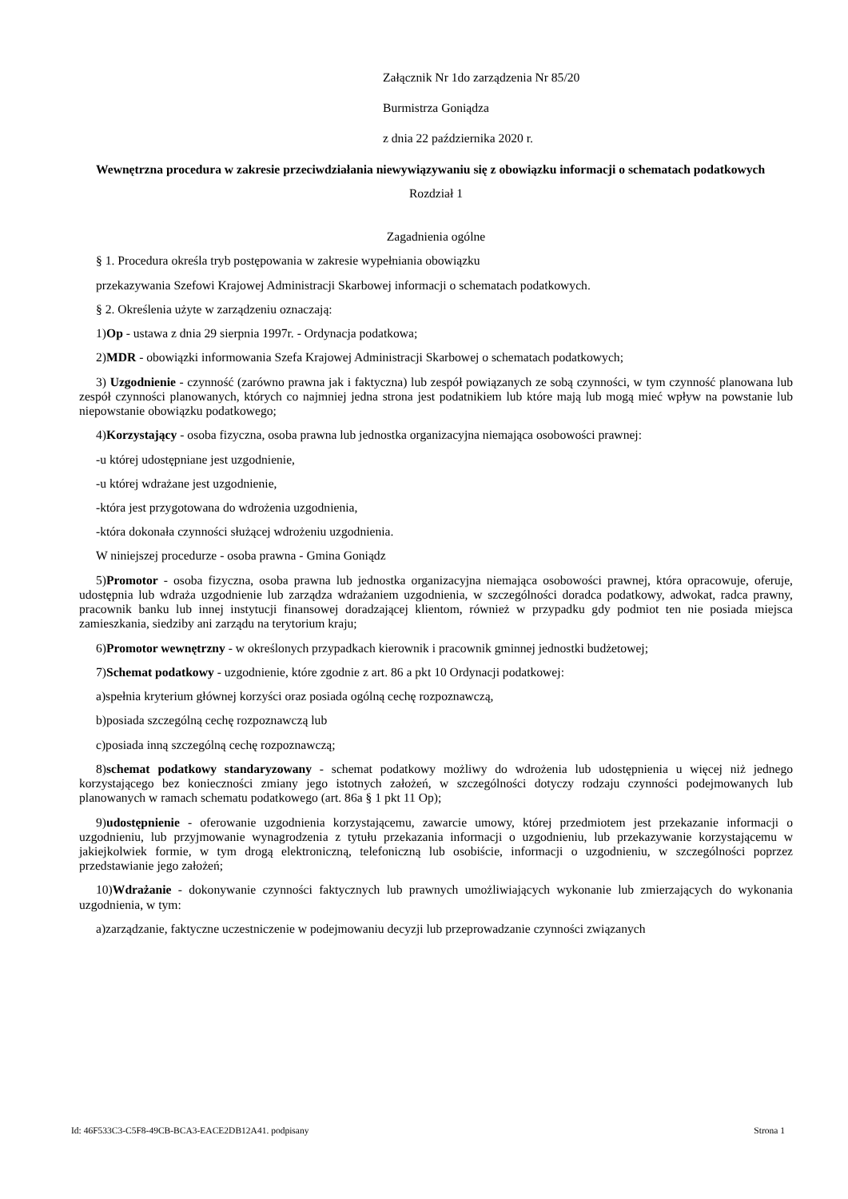Załącznik Nr 1do zarządzenia Nr 85/20
Burmistrza Goniądza
z dnia 22 października 2020 r.
Wewnętrzna procedura w zakresie przeciwdziałania niewywiązywaniu się z obowiązku informacji o schematach podatkowych
Rozdział 1
Zagadnienia ogólne
§ 1. Procedura określa tryb postępowania w zakresie wypełniania obowiązku
przekazywania Szefowi Krajowej Administracji Skarbowej informacji o schematach podatkowych.
§ 2. Określenia użyte w zarządzeniu oznaczają:
1)Op - ustawa z dnia 29 sierpnia 1997r. - Ordynacja podatkowa;
2)MDR - obowiązki informowania Szefa Krajowej Administracji Skarbowej o schematach podatkowych;
3) Uzgodnienie - czynność (zarówno prawna jak i faktyczna) lub zespół powiązanych ze sobą czynności, w tym czynność planowana lub zespół czynności planowanych, których co najmniej jedna strona jest podatnikiem lub które mają lub mogą mieć wpływ na powstanie lub niepowstanie obowiązku podatkowego;
4)Korzystający - osoba fizyczna, osoba prawna lub jednostka organizacyjna niemająca osobowości prawnej:
-u której udostępniane jest uzgodnienie,
-u której wdrażane jest uzgodnienie,
-która jest przygotowana do wdrożenia uzgodnienia,
-która dokonała czynności służącej wdrożeniu uzgodnienia.
W niniejszej procedurze - osoba prawna - Gmina Goniądz
5)Promotor - osoba fizyczna, osoba prawna lub jednostka organizacyjna niemająca osobowości prawnej, która opracowuje, oferuje, udostępnia lub wdraża uzgodnienie lub zarządza wdrażaniem uzgodnienia, w szczególności doradca podatkowy, adwokat, radca prawny, pracownik banku lub innej instytucji finansowej doradzającej klientom, również w przypadku gdy podmiot ten nie posiada miejsca zamieszkania, siedziby ani zarządu na terytorium kraju;
6)Promotor wewnętrzny - w określonych przypadkach kierownik i pracownik gminnej jednostki budżetowej;
7)Schemat podatkowy - uzgodnienie, które zgodnie z art. 86 a pkt 10 Ordynacji podatkowej:
a)spełnia kryterium głównej korzyści oraz posiada ogólną cechę rozpoznawczą,
b)posiada szczególną cechę rozpoznawczą lub
c)posiada inną szczególną cechę rozpoznawczą;
8)schemat podatkowy standaryzowany - schemat podatkowy możliwy do wdrożenia lub udostępnienia u więcej niż jednego korzystającego bez konieczności zmiany jego istotnych założeń, w szczególności dotyczy rodzaju czynności podejmowanych lub planowanych w ramach schematu podatkowego (art. 86a § 1 pkt 11 Op);
9)udostępnienie - oferowanie uzgodnienia korzystającemu, zawarcie umowy, której przedmiotem jest przekazanie informacji o uzgodnieniu, lub przyjmowanie wynagrodzenia z tytułu przekazania informacji o uzgodnieniu, lub przekazywanie korzystającemu w jakiejkolwiek formie, w tym drogą elektroniczną, telefoniczną lub osobiście, informacji o uzgodnieniu, w szczególności poprzez przedstawianie jego założeń;
10)Wdrażanie - dokonywanie czynności faktycznych lub prawnych umożliwiających wykonanie lub zmierzających do wykonania uzgodnienia, w tym:
a)zarządzanie, faktyczne uczestniczenie w podejmowaniu decyzji lub przeprowadzanie czynności związanych
Id: 46F533C3-C5F8-49CB-BCA3-EACE2DB12A41. podpisany Strona 1